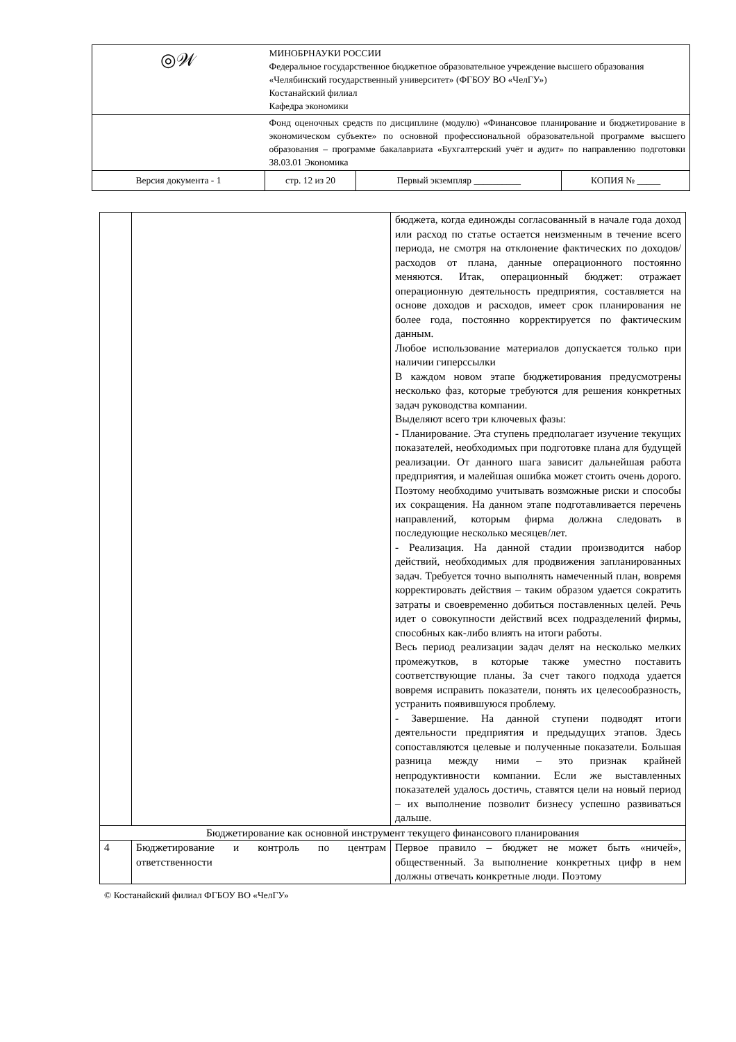| ◎𝒲 | МИНОБРНАУКИ РОССИИ Федеральное государственное бюджетное образовательное учреждение высшего образования «Челябинский государственный университет» (ФГБОУ ВО «ЧелГУ») Костанайский филиал Кафедра экономики | | |
| | Фонд оценочных средств по дисциплине (модулю) «Финансовое планирование и бюджетирование в экономическом субъекте» по основной профессиональной образовательной программе высшего образования – программе бакалавриата «Бухгалтерский учёт и аудит» по направлению подготовки 38.03.01 Экономика | | |
| Версия документа - 1 | стр. 12 из 20 | Первый экземпляр __________ | КОПИЯ № _____ |
| | | бюджета, когда единожды согласованный в начале года доход или расход по статье остается неизменным в течение всего периода, не смотря на отклонение фактических по доходов/расходов от плана, данные операционного постоянно меняются. Итак, операционный бюджет: отражает операционную деятельность предприятия, составляется на основе доходов и расходов, имеет срок планирования не более года, постоянно корректируется по фактическим данным. Любое использование материалов допускается только при наличии гиперссылки В каждом новом этапе бюджетирования предусмотрены несколько фаз, которые требуются для решения конкретных задач руководства компании. Выделяют всего три ключевых фазы: - Планирование. Эта ступень предполагает изучение текущих показателей, необходимых при подготовке плана для будущей реализации. От данного шага зависит дальнейшая работа предприятия, и малейшая ошибка может стоить очень дорого. Поэтому необходимо учитывать возможные риски и способы их сокращения. На данном этапе подготавливается перечень направлений, которым фирма должна следовать в последующие несколько месяцев/лет. - Реализация. На данной стадии производится набор действий, необходимых для продвижения запланированных задач. Требуется точно выполнять намеченный план, вовремя корректировать действия – таким образом удается сократить затраты и своевременно добиться поставленных целей. Речь идет о совокупности действий всех подразделений фирмы, способных как-либо влиять на итоги работы. Весь период реализации задач делят на несколько мелких промежутков, в которые также уместно поставить соответствующие планы. За счет такого подхода удается вовремя исправить показатели, понять их целесообразность, устранить появившуюся проблему. - Завершение. На данной ступени подводят итоги деятельности предприятия и предыдущих этапов. Здесь сопоставляются целевые и полученные показатели. Большая разница между ними – это признак крайней непродуктивности компании. Если же выставленных показателей удалось достичь, ставятся цели на новый период – их выполнение позволит бизнесу успешно развиваться дальше. |
| Бюджетирование как основной инструмент текущего финансового планирования | | |
| 4 | Бюджетирование и контроль по центрам ответственности | Первое правило – бюджет не может быть «ничей», общественный. За выполнение конкретных цифр в нем должны отвечать конкретные люди. Поэтому |
© Костанайский филиал ФГБОУ ВО «ЧелГУ»